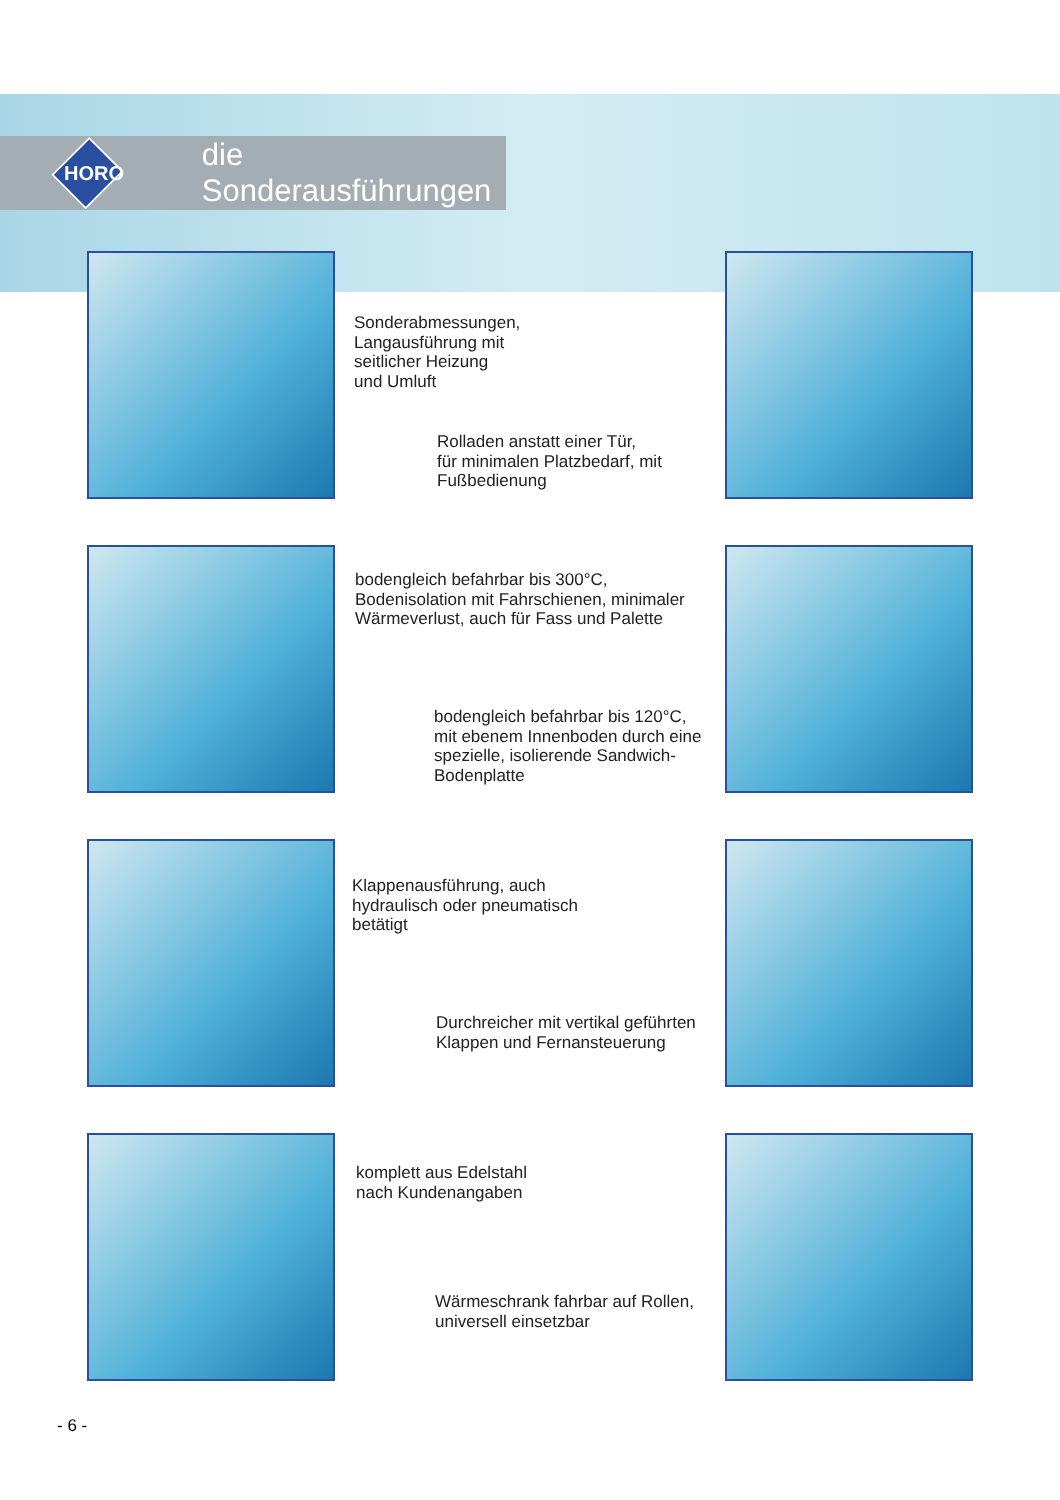HORO
die Sonderausführungen
Sonderabmessungen,
Langausführung mit
seitlicher Heizung
und Umluft
Rolladen anstatt einer Tür,
für minimalen Platzbedarf, mit
Fußbedienung
bodengleich befahrbar bis 300°C,
Bodenisolation mit Fahrschienen, minimaler
Wärmeverlust, auch für Fass und Palette
bodengleich befahrbar bis 120°C,
mit ebenem Innenboden durch eine
spezielle, isolierende Sandwich-
Bodenplatte
Klappenausführung, auch
hydraulisch oder pneumatisch
betätigt
Durchreicher mit vertikal geführten
Klappen und Fernansteuerung
komplett aus Edelstahl
nach Kundenangaben
Wärmeschrank fahrbar auf Rollen,
universell einsetzbar
- 6 -